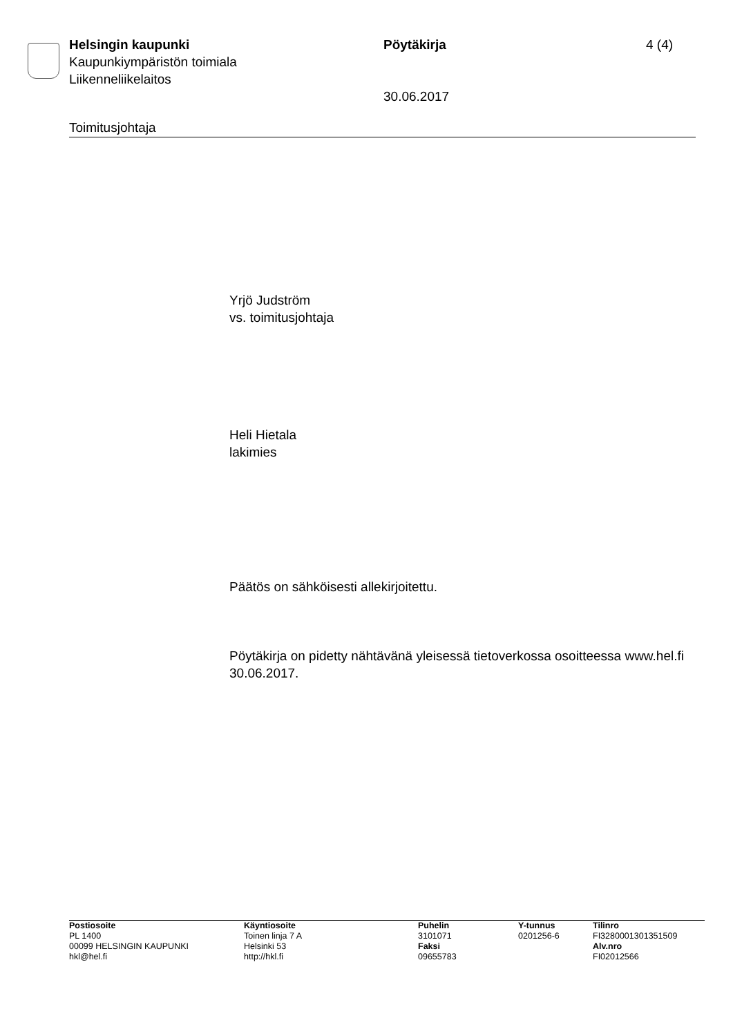Helsingin kaupunki Pöytäkirja 4 (4)
Kaupunkiympäristön toimiala
Liikenneliikelaitos
30.06.2017
Toimitusjohtaja
Yrjö Judström
vs. toimitusjohtaja
Heli Hietala
lakimies
Päätös on sähköisesti allekirjoitettu.
Pöytäkirja on pidetty nähtävänä yleisessä tietoverkossa osoitteessa www.hel.fi 30.06.2017.
Postiosoite
PL 1400
00099 HELSINGIN KAUPUNKI
hkl@hel.fi
Käyntiosoite
Toinen linja 7 A
Helsinki 53
http://hkl.fi
Puhelin
3101071
Faksi
09655783
Y-tunnus
0201256-6
Tilinro
FI3280001301351509
Alv.nro
FI02012566